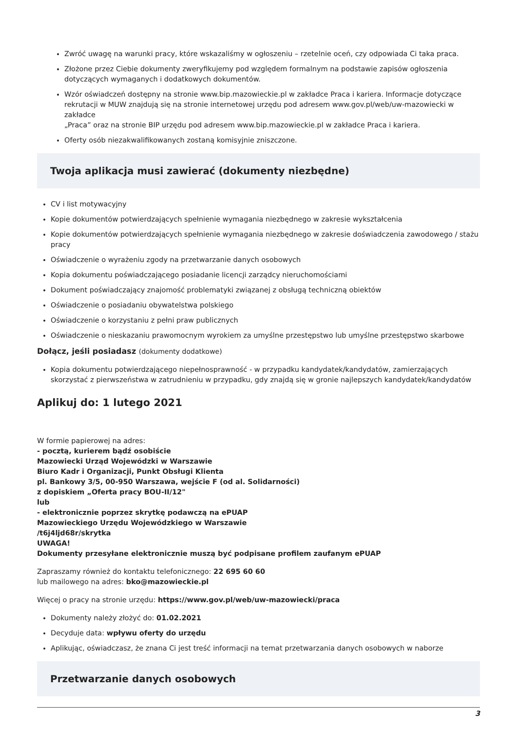Zwróć uwagę na warunki pracy, które wskazaliśmy w ogłoszeniu – rzetelnie oceń, czy odpowiada Ci taka praca.
Złożone przez Ciebie dokumenty zweryfikujemy pod względem formalnym na podstawie zapisów ogłoszenia dotyczących wymaganych i dodatkowych dokumentów.
Wzór oświadczeń dostępny na stronie www.bip.mazowieckie.pl w zakładce Praca i kariera. Informacje dotyczące rekrutacji w MUW znajdują się na stronie internetowej urzędu pod adresem www.gov.pl/web/uw-mazowiecki w zakładce
„Praca” oraz na stronie BIP urzędu pod adresem www.bip.mazowieckie.pl w zakładce Praca i kariera.
Oferty osób niezakwalifikowanych zostaną komisyjnie zniszczone.
Twoja aplikacja musi zawierać (dokumenty niezbędne)
CV i list motywacyjny
Kopie dokumentów potwierdzających spełnienie wymagania niezbędnego w zakresie wykształcenia
Kopie dokumentów potwierdzających spełnienie wymagania niezbędnego w zakresie doświadczenia zawodowego / stażu pracy
Oświadczenie o wyrażeniu zgody na przetwarzanie danych osobowych
Kopia dokumentu poświadczającego posiadanie licencji zarządcy nieruchomościami
Dokument poświadczający znajomość problematyki związanej z obsługą techniczną obiektów
Oświadczenie o posiadaniu obywatelstwa polskiego
Oświadczenie o korzystaniu z pełni praw publicznych
Oświadczenie o nieskazaniu prawomocnym wyrokiem za umyślne przestępstwo lub umyślne przestępstwo skarbowe
Dołącz, jeśli posiadasz (dokumenty dodatkowe)
Kopia dokumentu potwierdzającego niepełnosprawność - w przypadku kandydatek/kandydatów, zamierzających skorzystać z pierwszeństwa w zatrudnieniu w przypadku, gdy znajdą się w gronie najlepszych kandydatek/kandydatów
Aplikuj do: 1 lutego 2021
W formie papierowej na adres:
- pocztą, kurierem bądź osobiście
Mazowiecki Urząd Wojewódzki w Warszawie
Biuro Kadr i Organizacji, Punkt Obsługi Klienta
pl. Bankowy 3/5, 00-950 Warszawa, wejście F (od al. Solidarności)
z dopiskiem „Oferta pracy BOU-II/12"
lub
- elektronicznie poprzez skrytkę podawczą na ePUAP
Mazowieckiego Urzędu Wojewódzkiego w Warszawie
/t6j4ljd68r/skrytka
UWAGA!
Dokumenty przesyłane elektronicznie muszą być podpisane profilem zaufanym ePUAP
Zapraszamy również do kontaktu telefonicznego: 22 695 60 60
lub mailowego na adres: bko@mazowieckie.pl
Więcej o pracy na stronie urzędu: https://www.gov.pl/web/uw-mazowiecki/praca
Dokumenty należy złożyć do: 01.02.2021
Decyduje data: wpływu oferty do urzędu
Aplikując, oświadczasz, że znana Ci jest treść informacji na temat przetwarzania danych osobowych w naborze
Przetwarzanie danych osobowych
3